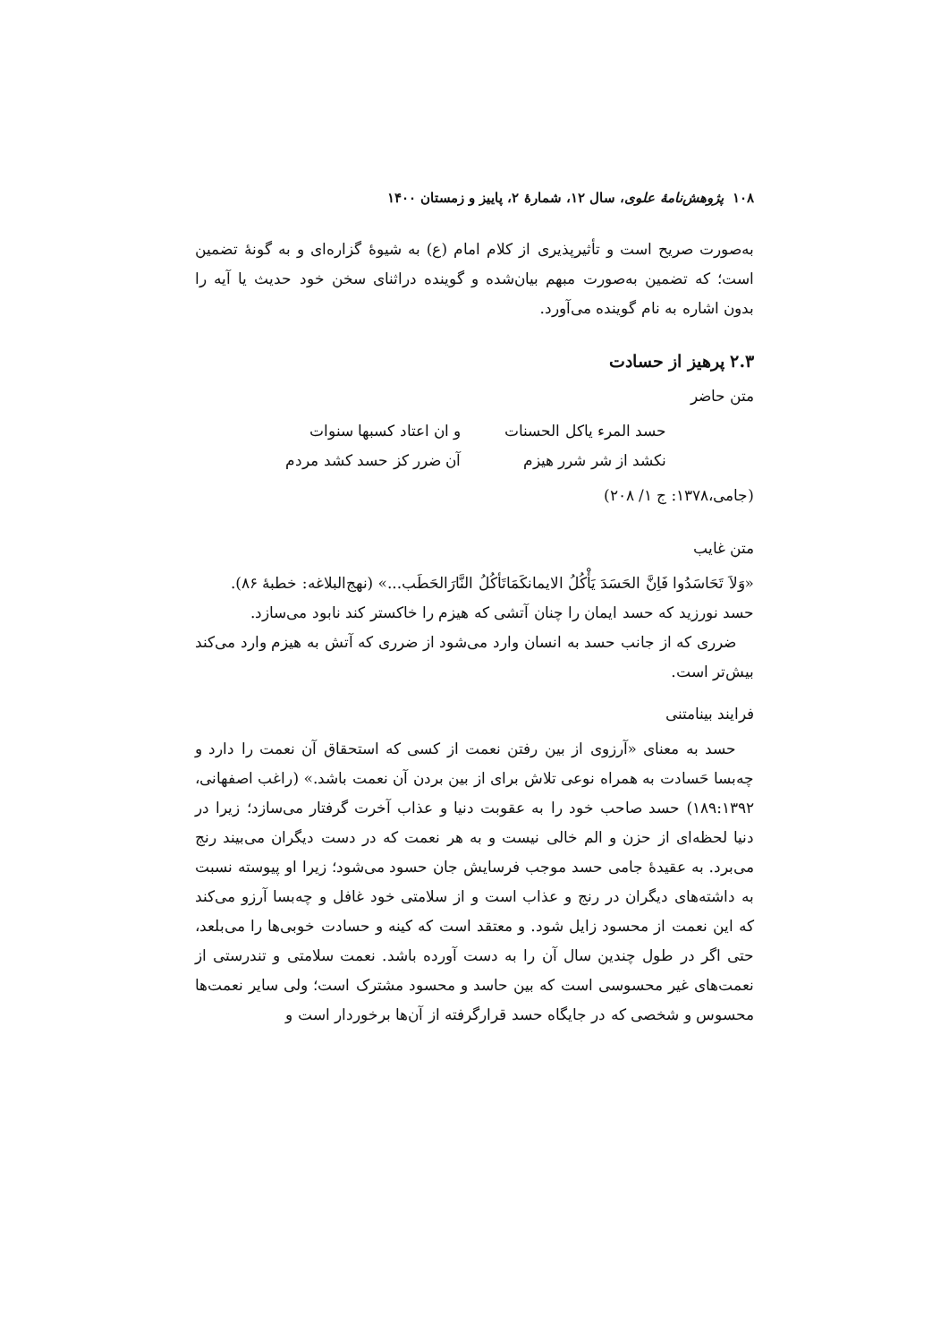۱۰۸ پژوهش‌نامهٔ علوی، سال ۱۲، شمارهٔ ۲، پاییز و زمستان ۱۴۰۰
به‌صورت صریح است و تأثیرپذیری از کلام امام (ع) به شیوهٔ گزاره‌ای و به گونهٔ تضمین است؛ که تضمین به‌صورت مبهم بیان‌شده و گوینده دراثنای سخن خود حدیث یا آیه را بدون اشاره به نام گوینده می‌آورد.
۲.۳ پرهیز از حسادت
متن حاضر
حسد المرء یاکل الحسنات و ان اعتاد کسبها سنوات نکشد از شر شرر هیزم آن ضرر کز حسد کشد مردم
(جامی،۱۳۷۸: ج ۱/ ۲۰۸)
متن غایب
«وَلاَ تَحَاسَدُوا فَاِنَّ الحَسَدَ یَأْکُلُ الایمانکَمَاتَأکُلُ النَّارَالحَطَب...» (نهج‌البلاغه: خطبهٔ ۸۶).
حسد نورزید که حسد ایمان را چنان آتشی که هیزم را خاکستر کند نابود می‌سازد.
ضرری که از جانب حسد به انسان وارد می‌شود از ضرری که آتش به هیزم وارد می‌کند بیش‌تر است.
فرایند بینامتنی
حسد به معنای «آرزوی از بین رفتن نعمت از کسی که استحقاق آن نعمت را دارد و چه‌بسا حَسادت به همراه نوعی تلاش برای از بین بردن آن نعمت باشد.» (راغب اصفهانی، ۱۸۹:۱۳۹۲) حسد صاحب خود را به عقوبت دنیا و عذاب آخرت گرفتار می‌سازد؛ زیرا در دنیا لحظه‌ای از حزن و الم خالی نیست و به هر نعمت که در دست دیگران می‌بیند رنج می‌برد. به عقیدهٔ جامی حسد موجب فرسایش جان حسود می‌شود؛ زیرا او پیوسته نسبت به داشته‌های دیگران در رنج و عذاب است و از سلامتی خود غافل و چه‌بسا آرزو می‌کند که این نعمت از محسود زایل شود. و معتقد است که کینه و حسادت خوبی‌ها را می‌بلعد، حتی اگر در طول چندین سال آن را به دست آورده باشد. نعمت سلامتی و تندرستی از نعمت‌های غیر محسوسی است که بین حاسد و محسود مشترک است؛ ولی سایر نعمت‌ها محسوس و شخصی که در جایگاه حسد قرارگرفته از آن‌ها برخوردار است و